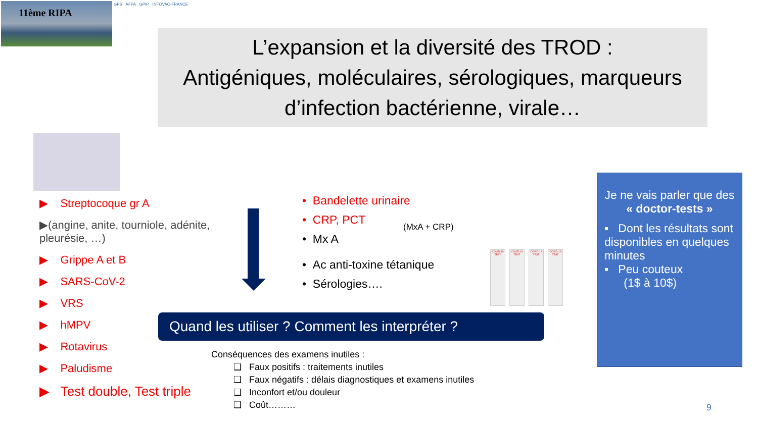11ème RIPA
GPS · AFPA · GPIP · INFOVAC-FRANCE
L’expansion et la diversité des TROD :
Antigéniques, moléculaires, sérologiques, marqueurs
d’infection bactérienne, virale…
▶ Streptocoque gr A
▶(angine, anite, tourniole, adénite, pleurésie, …)
▶ Grippe A et B
▶ SARS-CoV-2
▶ VRS
▶ hMPV
▶ Rotavirus
▶ Paludisme
▶ Test double, Test triple
• Bandelette urinaire
• CRP, PCT
• Mx A
• Ac anti-toxine tétanique
• Sérologies….
(MxA + CRP)
COVID-19 TEST
COVID-19 TEST
COVID-19 TEST
COVID-19 TEST
Quand les utiliser ? Comment les interpréter ?
Conséquences des examens inutiles :
❑ Faux positifs : traitements inutiles
❑ Faux négatifs : délais diagnostiques et examens inutiles
❑ Inconfort et/ou douleur
❑ Coût………
Je ne vais parler que des
« doctor-tests »
▪ Dont les résultats sont disponibles en quelques minutes
▪ Peu couteux
(1$ à 10$)
9